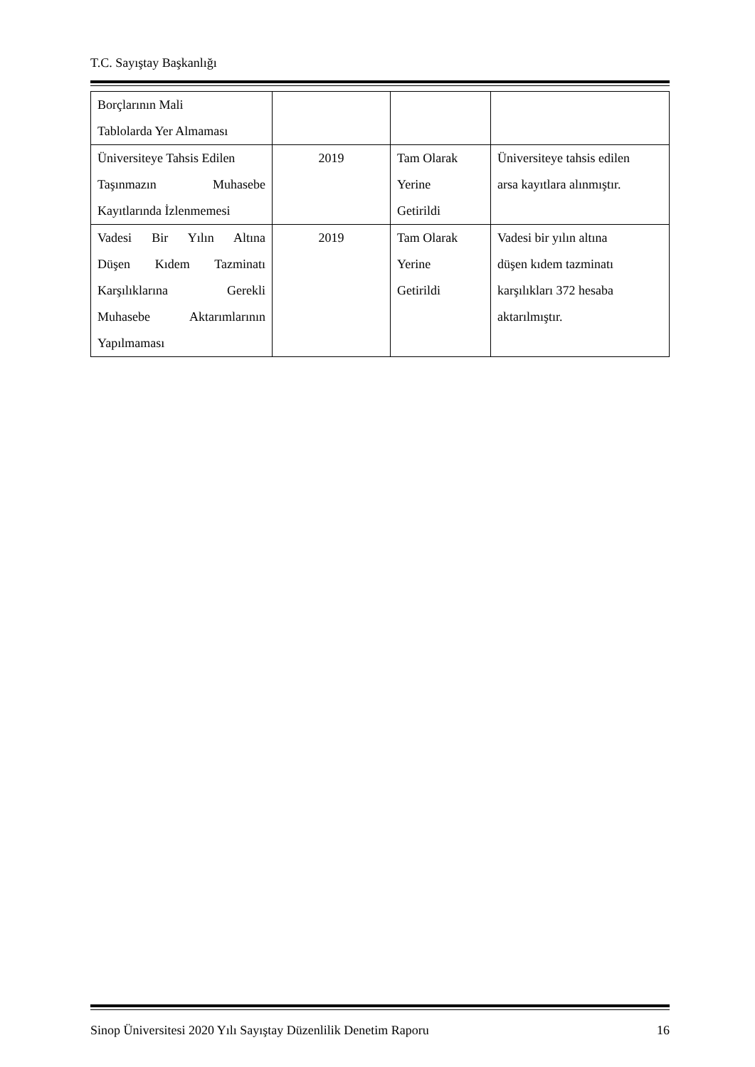T.C. Sayıştay Başkanlığı
| Borçlarının Mali Tablolarda Yer Almaması | | | |
| Üniversiteye Tahsis Edilen Taşınmazın Muhasebe Kayıtlarında İzlenmemesi | 2019 | Tam Olarak Yerine Getirildi | Üniversiteye tahsis edilen arsa kayıtlara alınmıştır. |
| Vadesi Bir Yılın Altına Düşen Kıdem Tazminatı Karşılıklarına Gerekli Muhasebe Aktarımlarının Yapılmaması | 2019 | Tam Olarak Yerine Getirildi | Vadesi bir yılın altına düşen kıdem tazminatı karşılıkları 372 hesaba aktarılmıştır. |
Sinop Üniversitesi 2020 Yılı Sayıştay Düzenlilik Denetim Raporu 16